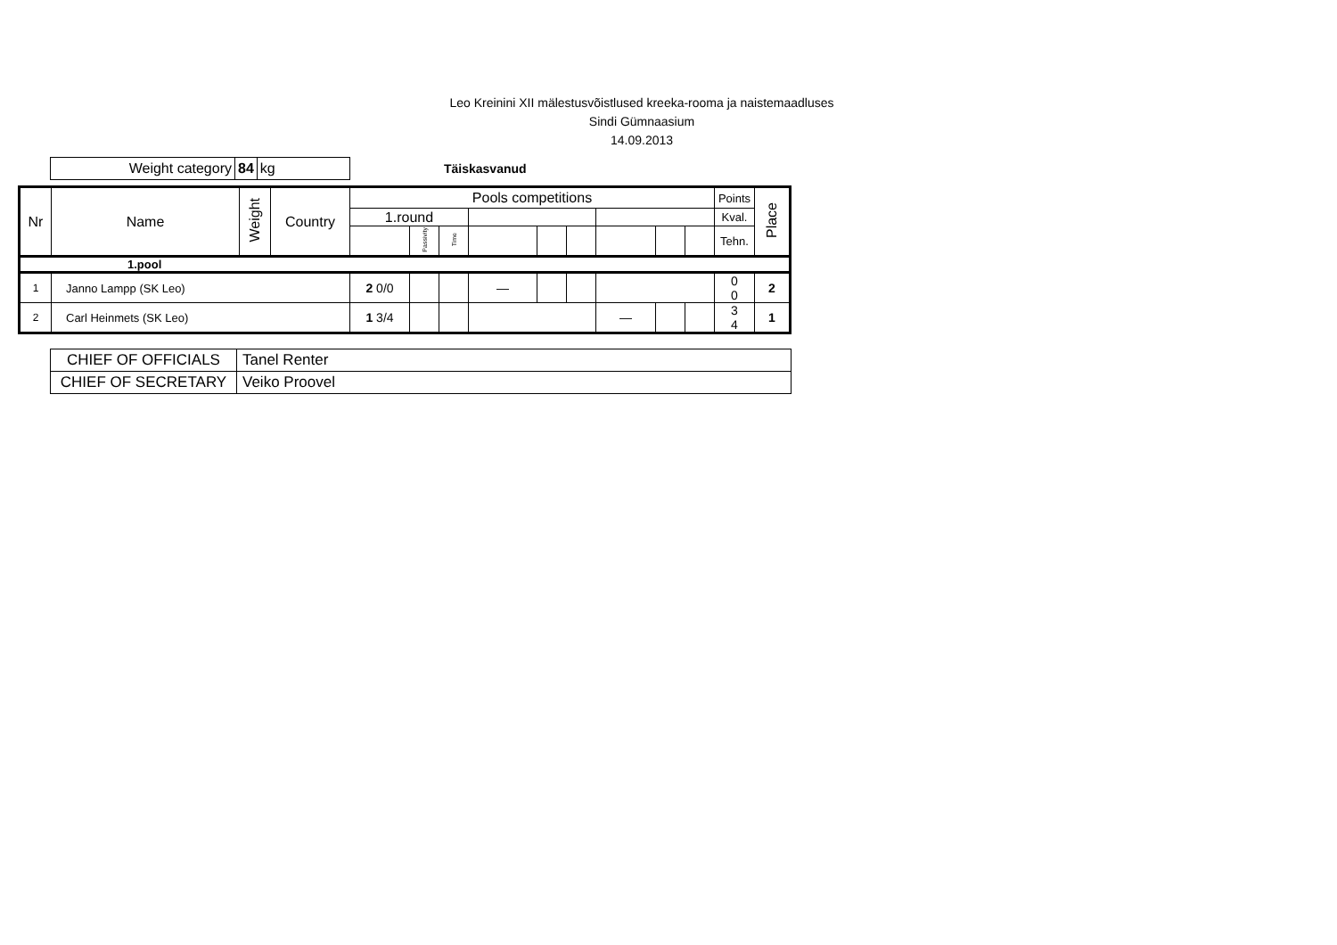Leo Kreinini XII mälestusvõistlused kreeka-rooma ja naistemaadluses
Sindi Gümnaasium
14.09.2013
Weight category 84 kg
Täiskasvanud
| Nr | Name | Weight | Country | Pools competitions | | | | | | | | | Points | Place |
| --- | --- | --- | --- | --- | --- | --- | --- | --- | --- | --- | --- | --- | --- | --- |
| | | | | 1.round | | | | | | | | | Kval. | |
| | | | | | Passivity | Time | | | | | | | Tehn. | |
| 1.pool | | | | | | | | | | | | | | |
| 1 | Janno Lampp (SK Leo) | | | 2 0/0 | | | — | | | | | | 0 0 | 2 |
| 2 | Carl Heinmets (SK Leo) | | | 1 3/4 | | | | | | — | | | 3 4 | 1 |
| CHIEF OF OFFICIALS | Tanel Renter |
| CHIEF OF SECRETARY | Veiko Proovel |